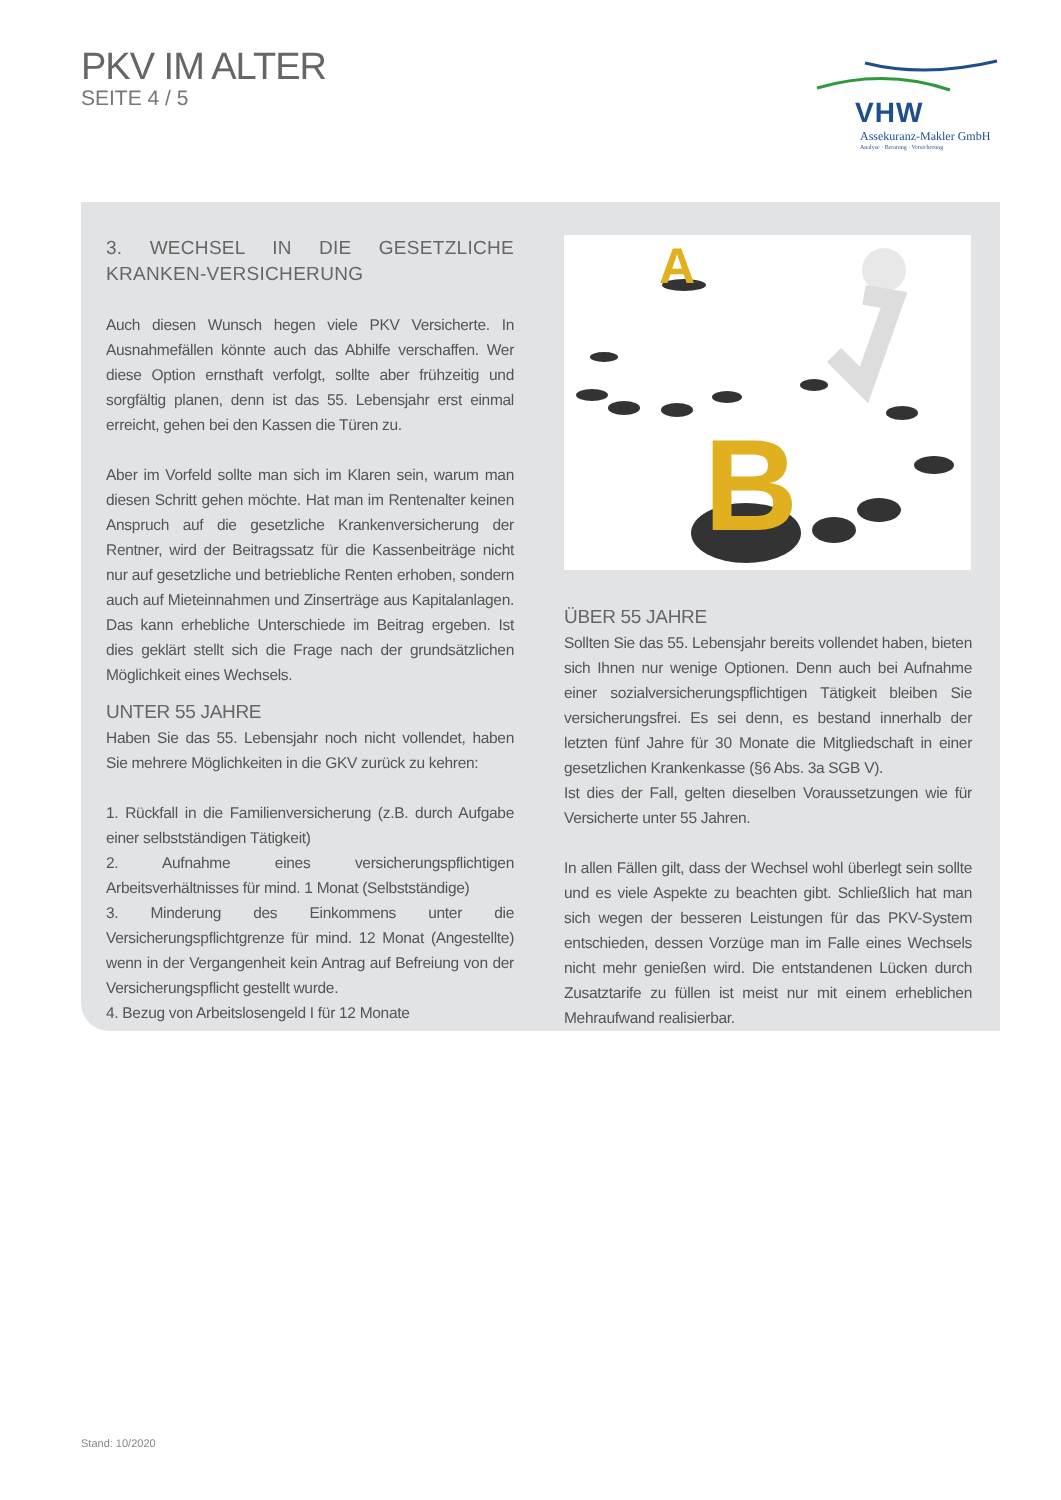PKV IM ALTER
SEITE 4 / 5
VHW
Assekuranz-Makler GmbH
Analyse · Beratung · Versicherung
3. WECHSEL IN DIE GESETZLICHE KRANKEN-VERSICHERUNG
Auch diesen Wunsch hegen viele PKV Versicherte. In Ausnahmefällen könnte auch das Abhilfe verschaffen. Wer diese Option ernsthaft verfolgt, sollte aber frühzeitig und sorgfältig planen, denn ist das 55. Lebensjahr erst einmal erreicht, gehen bei den Kassen die Türen zu.
Aber im Vorfeld sollte man sich im Klaren sein, warum man diesen Schritt gehen möchte. Hat man im Rentenalter keinen Anspruch auf die gesetzliche Krankenversicherung der Rentner, wird der Beitragssatz für die Kassenbeiträge nicht nur auf gesetzliche und betriebliche Renten erhoben, sondern auch auf Mieteinnahmen und Zinserträge aus Kapitalanlagen. Das kann erhebliche Unterschiede im Beitrag ergeben. Ist dies geklärt stellt sich die Frage nach der grundsätzlichen Möglichkeit eines Wechsels.
UNTER 55 JAHRE
Haben Sie das 55. Lebensjahr noch nicht vollendet, haben Sie mehrere Möglichkeiten in die GKV zurück zu kehren:
1. Rückfall in die Familienversicherung (z.B. durch Aufgabe einer selbstständigen Tätigkeit)
2. Aufnahme eines versicherungspflichtigen Arbeitsverhältnisses für mind. 1 Monat (Selbstständige)
3. Minderung des Einkommens unter die Versicherungspflichtgrenze für mind. 12 Monat (Angestellte) wenn in der Vergangenheit kein Antrag auf Befreiung von der Versicherungspflicht gestellt wurde.
4. Bezug von Arbeitslosengeld I für 12 Monate
A
B
ÜBER 55 JAHRE
Sollten Sie das 55. Lebensjahr bereits vollendet haben, bieten sich Ihnen nur wenige Optionen. Denn auch bei Aufnahme einer sozialversicherungspflichtigen Tätigkeit bleiben Sie versicherungsfrei. Es sei denn, es bestand innerhalb der letzten fünf Jahre für 30 Monate die Mitgliedschaft in einer gesetzlichen Krankenkasse (§6 Abs. 3a SGB V).
Ist dies der Fall, gelten dieselben Voraussetzungen wie für Versicherte unter 55 Jahren.
In allen Fällen gilt, dass der Wechsel wohl überlegt sein sollte und es viele Aspekte zu beachten gibt. Schließlich hat man sich wegen der besseren Leistungen für das PKV-System entschieden, dessen Vorzüge man im Falle eines Wechsels nicht mehr genießen wird. Die entstandenen Lücken durch Zusatztarife zu füllen ist meist nur mit einem erheblichen Mehraufwand realisierbar.
Stand: 10/2020